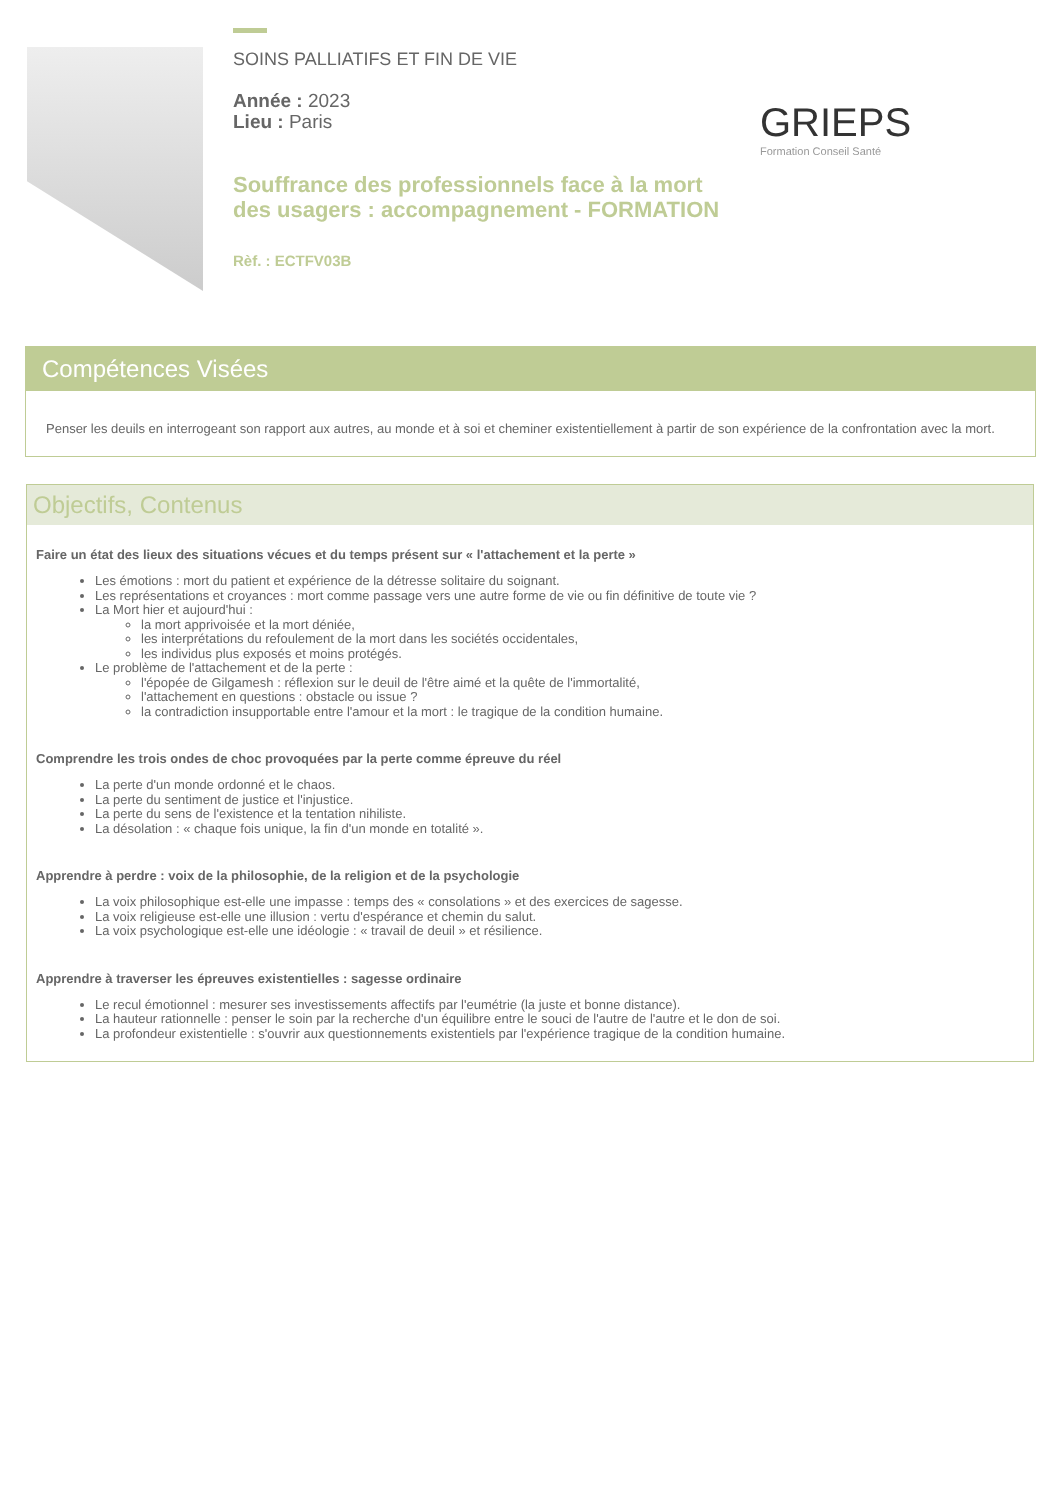SOINS PALLIATIFS ET FIN DE VIE
Année : 2023
Lieu : Paris
Souffrance des professionnels face à la mort des usagers : accompagnement - FORMATION
Rèf. : ECTFV03B
GRIEPS
Formation Conseil Santé
Compétences Visées
Penser les deuils en interrogeant son rapport aux autres, au monde et à soi et cheminer existentiellement à partir de son expérience de la confrontation avec la mort.
Objectifs, Contenus
Faire un état des lieux des situations vécues et du temps présent sur « l'attachement et la perte »
Les émotions : mort du patient et expérience de la détresse solitaire du soignant.
Les représentations et croyances : mort comme passage vers une autre forme de vie ou fin définitive de toute vie ?
La Mort hier et aujourd'hui :
la mort apprivoisée et la mort déniée,
les interprétations du refoulement de la mort dans les sociétés occidentales,
les individus plus exposés et moins protégés.
Le problème de l'attachement et de la perte :
l'épopée de Gilgamesh : réflexion sur le deuil de l'être aimé et la quête de l'immortalité,
l'attachement en questions : obstacle ou issue ?
la contradiction insupportable entre l'amour et la mort : le tragique de la condition humaine.
Comprendre les trois ondes de choc provoquées par la perte comme épreuve du réel
La perte d'un monde ordonné et le chaos.
La perte du sentiment de justice et l'injustice.
La perte du sens de l'existence et la tentation nihiliste.
La désolation : « chaque fois unique, la fin d'un monde en totalité ».
Apprendre à perdre : voix de la philosophie, de la religion et de la psychologie
La voix philosophique est-elle une impasse : temps des « consolations » et des exercices de sagesse.
La voix religieuse est-elle une illusion : vertu d'espérance et chemin du salut.
La voix psychologique est-elle une idéologie : « travail de deuil » et résilience.
Apprendre à traverser les épreuves existentielles : sagesse ordinaire
Le recul émotionnel : mesurer ses investissements affectifs par l'eumétrie (la juste et bonne distance).
La hauteur rationnelle : penser le soin par la recherche d'un équilibre entre le souci de l'autre de l'autre et le don de soi.
La profondeur existentielle : s'ouvrir aux questionnements existentiels par l'expérience tragique de la condition humaine.